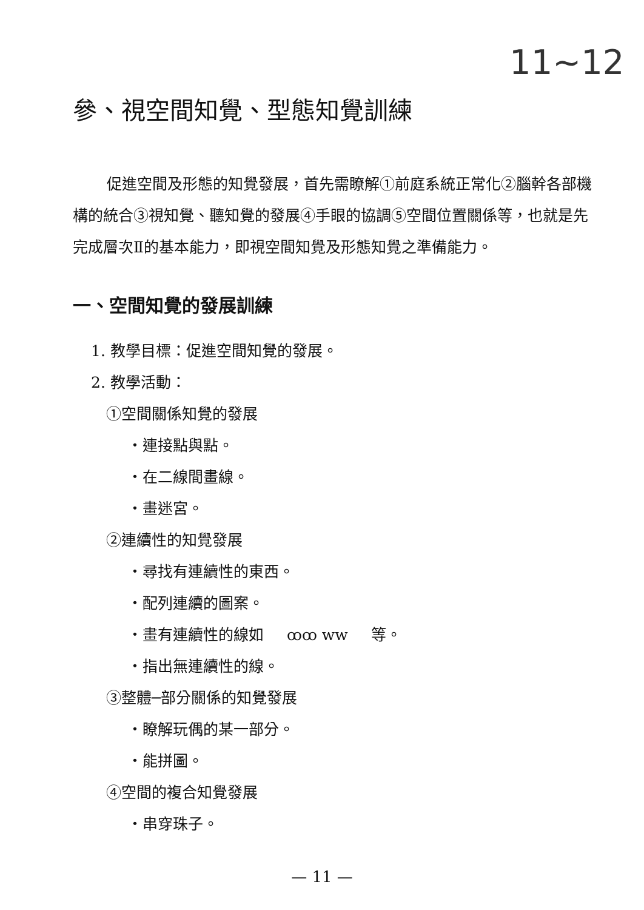11~12
參、視空間知覺、型態知覺訓練
促進空間及形態的知覺發展，首先需瞭解①前庭系統正常化②腦幹各部機構的統合③視知覺、聽知覺的發展④手眼的協調⑤空間位置關係等，也就是先完成層次Ⅱ的基本能力，即視空間知覺及形態知覺之準備能力。
一、空間知覺的發展訓練
1. 教學目標：促進空間知覺的發展。
2. 教學活動：
①空間關係知覺的發展
・連接點與點。
・在二線間畫線。
・畫迷宮。
②連續性的知覺發展
・尋找有連續性的東西。
・配列連續的圖案。
・畫有連續性的線如 ꝏꝏ ww 等。
・指出無連續性的線。
③整體─部分關係的知覺發展
・瞭解玩偶的某一部分。
・能拼圖。
④空間的複合知覺發展
・串穿珠子。
— 11 —